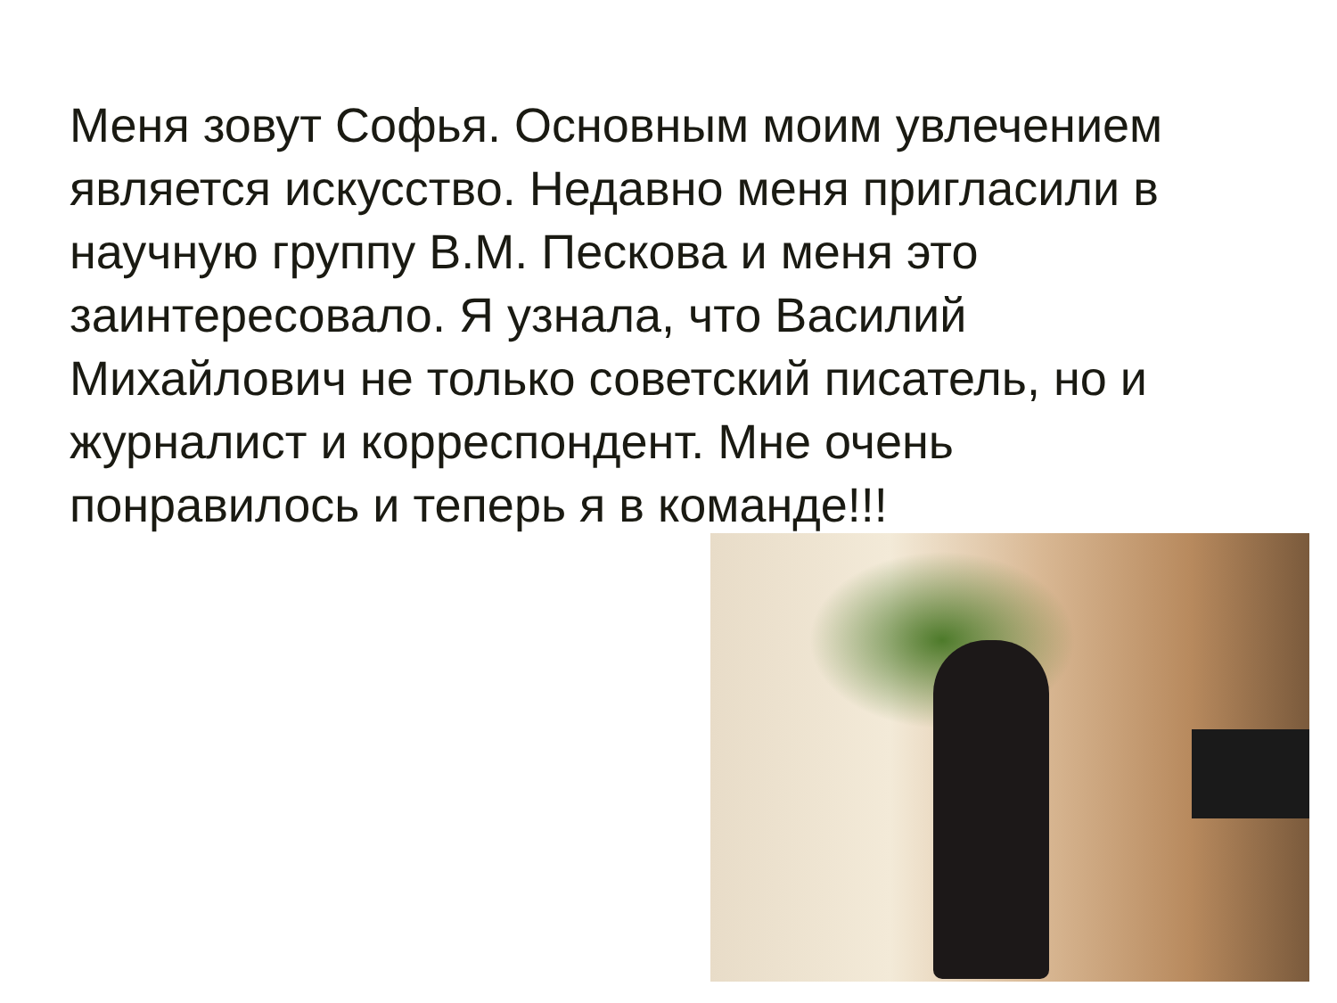Меня зовут Софья. Основным моим увлечением является искусство. Недавно меня пригласили в научную группу В.М. Пескова и меня это заинтересовало. Я узнала, что Василий Михайлович не только советский писатель, но и журналист и корреспондент. Мне очень понравилось и теперь я в команде!!!